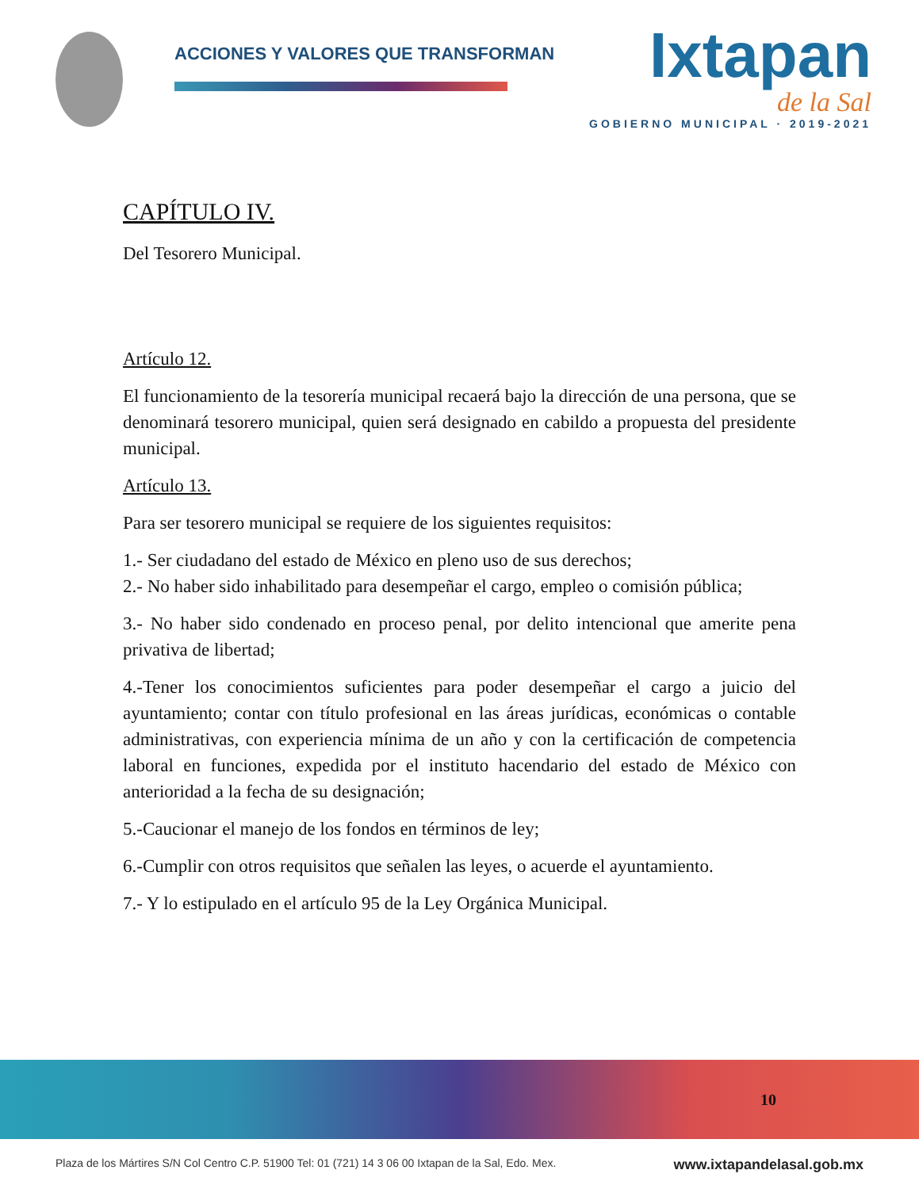ACCIONES Y VALORES QUE TRANSFORMAN
Ixtapan
de la Sal
GOBIERNO MUNICIPAL · 2019-2021
CAPÍTULO IV.
Del Tesorero Municipal.
Artículo 12.
El funcionamiento de la tesorería municipal recaerá bajo la dirección de una persona, que se denominará tesorero municipal, quien será designado en cabildo a propuesta del presidente municipal.
Artículo 13.
Para ser tesorero municipal se requiere de los siguientes requisitos:
1.- Ser ciudadano del estado de México en pleno uso de sus derechos;
2.- No haber sido inhabilitado para desempeñar el cargo, empleo o comisión pública;
3.- No haber sido condenado en proceso penal, por delito intencional que amerite pena privativa de libertad;
4.-Tener los conocimientos suficientes para poder desempeñar el cargo a juicio del ayuntamiento; contar con título profesional en las áreas jurídicas, económicas o contable administrativas, con experiencia mínima de un año y con la certificación de competencia laboral en funciones, expedida por el instituto hacendario del estado de México con anterioridad a la fecha de su designación;
5.-Caucionar el manejo de los fondos en términos de ley;
6.-Cumplir con otros requisitos que señalen las leyes, o acuerde el ayuntamiento.
7.- Y lo estipulado en el artículo 95 de la Ley Orgánica Municipal.
10
Plaza de los Mártires S/N Col Centro C.P. 51900 Tel: 01 (721) 14 3 06 00 Ixtapan de la Sal, Edo. Mex. www.ixtapandelasal.gob.mx